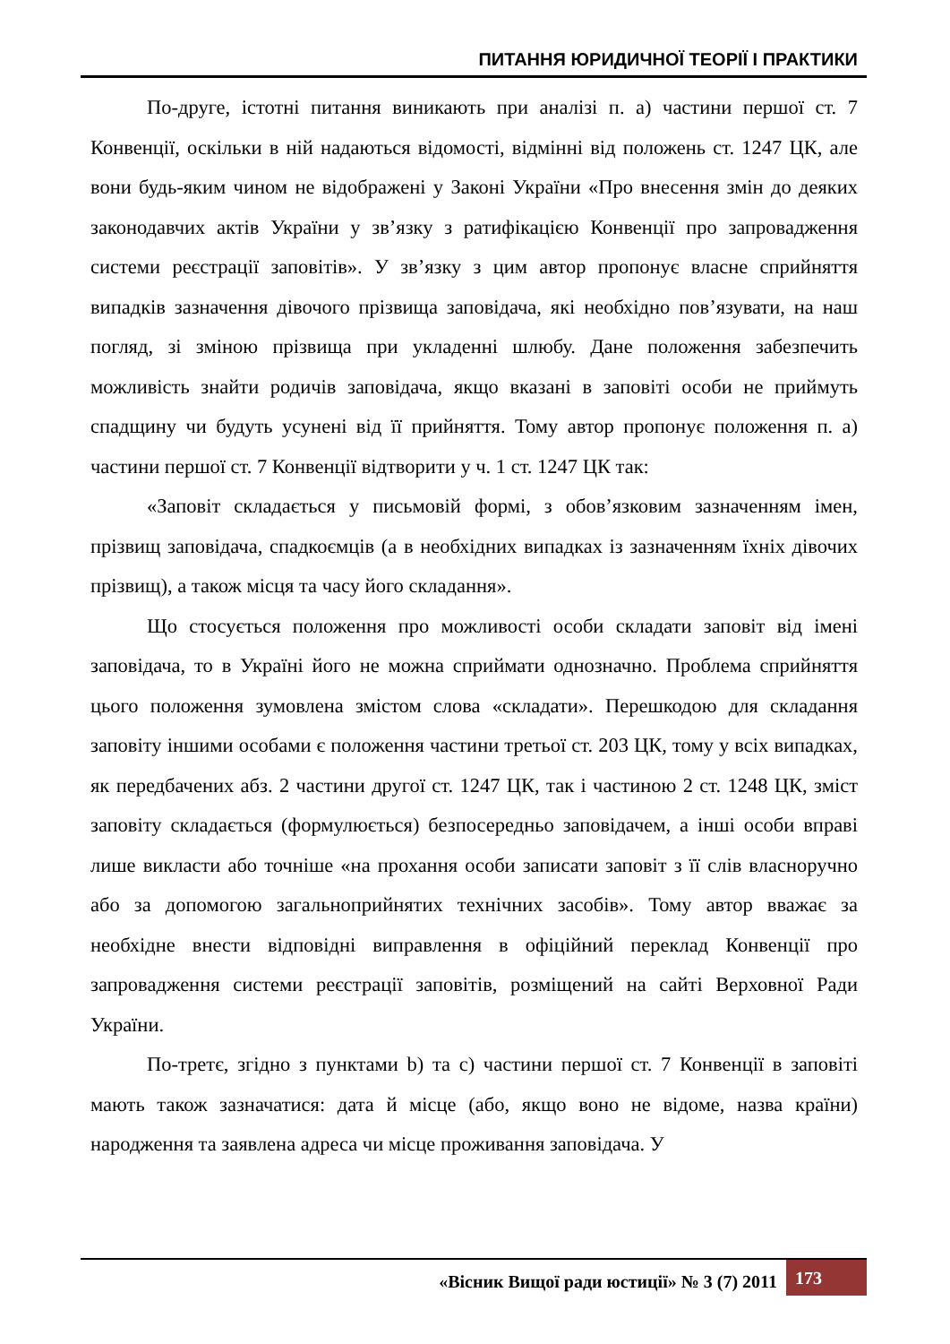ПИТАННЯ ЮРИДИЧНОЇ ТЕОРІЇ І ПРАКТИКИ
По-друге, істотні питання виникають при аналізі п. а) частини першої ст. 7 Конвенції, оскільки в ній надаються відомості, відмінні від положень ст. 1247 ЦК, але вони будь-яким чином не відображені у Законі України «Про внесення змін до деяких законодавчих актів України у зв’язку з ратифікацією Конвенції про запровадження системи реєстрації заповітів». У зв’язку з цим автор пропонує власне сприйняття випадків зазначення дівочого прізвища заповідача, які необхідно пов’язувати, на наш погляд, зі зміною прізвища при укладенні шлюбу. Дане положення забезпечить можливість знайти родичів заповідача, якщо вказані в заповіті особи не приймуть спадщину чи будуть усунені від її прийняття. Тому автор пропонує положення п. а) частини першої ст. 7 Конвенції відтворити у ч. 1 ст. 1247 ЦК так:
«Заповіт складається у письмовій формі, з обов’язковим зазначенням імен, прізвищ заповідача, спадкоємців (а в необхідних випадках із зазначенням їхніх дівочих прізвищ), а також місця та часу його складання».
Що стосується положення про можливості особи складати заповіт від імені заповідача, то в Україні його не можна сприймати однозначно. Проблема сприйняття цього положення зумовлена змістом слова «складати». Перешкодою для складання заповіту іншими особами є положення частини третьої ст. 203 ЦК, тому у всіх випадках, як передбачених абз. 2 частини другої ст. 1247 ЦК, так і частиною 2 ст. 1248 ЦК, зміст заповіту складається (формулюється) безпосередньо заповідачем, а інші особи вправі лише викласти або точніше «на прохання особи записати заповіт з її слів власноручно або за допомогою загальноприйнятих технічних засобів». Тому автор вважає за необхідне внести відповідні виправлення в офіційний переклад Конвенції про запровадження системи реєстрації заповітів, розміщений на сайті Верховної Ради України.
По-третє, згідно з пунктами b) та c) частини першої ст. 7 Конвенції в заповіті мають також зазначатися: дата й місце (або, якщо воно не відоме, назва країни) народження та заявлена адреса чи місце проживання заповідача. У
«Вісник Вищої ради юстиції» № 3 (7) 2011 173